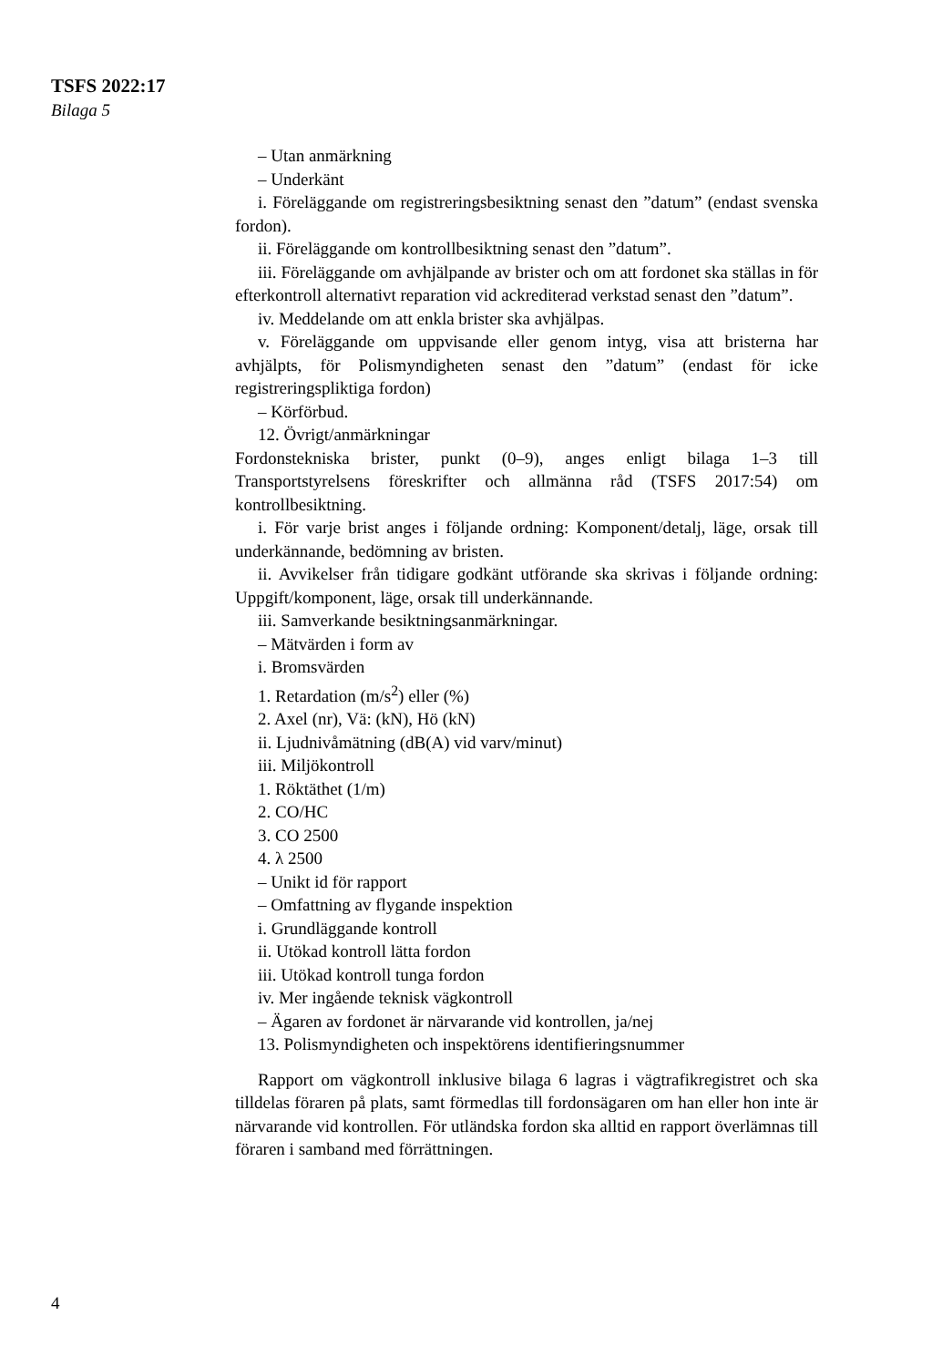TSFS 2022:17
Bilaga 5
– Utan anmärkning
– Underkänt
i. Föreläggande om registreringsbesiktning senast den ”datum” (endast svenska fordon).
ii. Föreläggande om kontrollbesiktning senast den ”datum”.
iii. Föreläggande om avhjälpande av brister och om att fordonet ska ställas in för efterkontroll alternativt reparation vid ackrediterad verkstad senast den ”datum”.
iv. Meddelande om att enkla brister ska avhjälpas.
v. Föreläggande om uppvisande eller genom intyg, visa att bristerna har avhjälpts, för Polismyndigheten senast den ”datum” (endast för icke registreringspliktiga fordon)
– Körförbud.
12. Övrigt/anmärkningar
Fordonstekniska brister, punkt (0–9), anges enligt bilaga 1–3 till Transportstyrelsens föreskrifter och allmänna råd (TSFS 2017:54) om kontrollbesiktning.
i. För varje brist anges i följande ordning: Komponent/detalj, läge, orsak till underkännande, bedömning av bristen.
ii. Avvikelser från tidigare godkänt utförande ska skrivas i följande ordning: Uppgift/komponent, läge, orsak till underkännande.
iii. Samverkande besiktningsanmärkningar.
– Mätvärden i form av
i. Bromsvärden
1. Retardation (m/s<sup>2</sup>) eller (%)
2. Axel (nr), Vä: (kN), Hö (kN)
ii. Ljudnivåmätning (dB(A) vid varv/minut)
iii. Miljökontroll
1. Röktäthet (1/m)
2. CO/HC
3. CO 2500
4. λ 2500
– Unikt id för rapport
– Omfattning av flygande inspektion
i. Grundläggande kontroll
ii. Utökad kontroll lätta fordon
iii. Utökad kontroll tunga fordon
iv. Mer ingående teknisk vägkontroll
– Ägaren av fordonet är närvarande vid kontrollen, ja/nej
13. Polismyndigheten och inspektörens identifieringsnummer
Rapport om vägkontroll inklusive bilaga 6 lagras i vägtrafikregistret och ska tilldelas föraren på plats, samt förmedlas till fordonsägaren om han eller hon inte är närvarande vid kontrollen. För utländska fordon ska alltid en rapport överlämnas till föraren i samband med förrättningen.
4